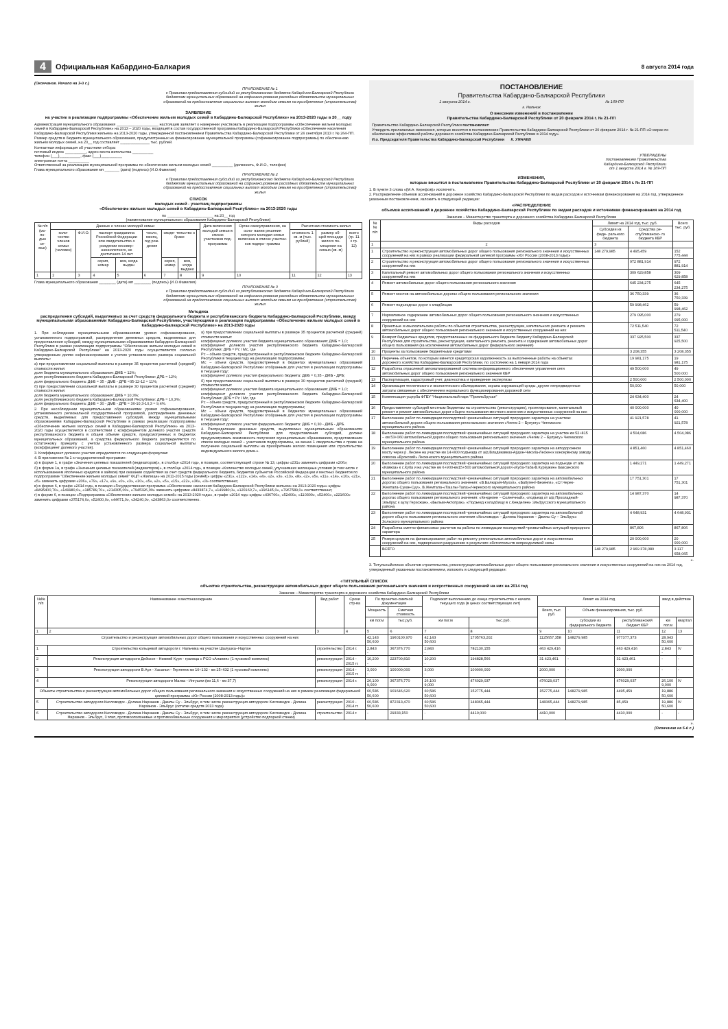4 Официальная Кабардино-Балкария 8 августа 2014 года
(Окончание. Начало на 3-й с.)
ПРИЛОЖЕНИЕ № 1
к Правилам предоставления субсидий из республиканского бюджета Кабардино-Балкарской Республики бюджетам муниципальных образований на софинансирование расходных обязательств муниципальных образований на предоставление социальных выплат молодым семьям на приобретение (строительство) жилья
ЗАЯВЛЕНИЕ
на участие в реализации подпрограммы «Обеспечение жильем молодых семей в Кабардино-Балкарской Республике» на 2013-2020 годы в 20__ году
Администрация муниципального образования ____________________ настоящим заявляет о намерении участвовать в реализации подпрограммы «Обеспечение жильем молодых семей в Кабардино-Балкарской Республике» на 2013 – 2020 годы, входящей в состав государственной программы Кабардино-Балкарской Республики «Обеспечение населения Кабардино-Балкарской Республики жильем» на 2013-2020 годы, утвержденной постановлением Правительства Кабардино-Балкарской Республики от 24 сентября 2013 г. № 264-ПП.
Размер средств в бюджете муниципального образования, предусмотренных на финансирование муниципальной программы (софинансирование подпрограммы) по обеспечению жильем молодых семей, на 20__ год составляет ______________ тыс. рублей.
Контактная информация об участнике отбора:
почтовый индекс __________, адрес места жительства __________
телефон (___)__________, факс (___)__________
электронная почта __________
Ответственный за реализацию муниципальной программы по обеспечению жильем молодых семей __________ (должность, Ф.И.О., телефон)
Глава муниципального образования мп _______ (дата) (подпись) (И.О.Фамилия)
ПРИЛОЖЕНИЕ № 2
к Правилам предоставления субсидий из республиканского бюджета Кабардино-Балкарской Республики бюджетам муниципальных образований на софинансирование расходных обязательств муниципальных образований на предоставление социальных выплат молодым семьям на приобретение (строительство) жилья
СПИСОК
молодых семей - участниц подпрограммы
«Обеспечение жильем молодых семей в Кабардино-Балкарской Республике» на 2013-2020 годы
по ______________________ на 20__ год
(наименование муниципального образования Кабардино-Балкарской Республики)
| № п/п (мо- ло- дые се- мьи) | Данные о членах молодой семьи | | | | | | | | Дата включения молодой семьи в список участников под- программы | Орган самоуправления, на осно- вании решения которого молодая семья включена в список участни- ков подпро- граммы | Расчетная стоимость жилья | | |
| --- | --- | --- | --- | --- | --- | --- | --- | --- | --- | --- | --- | --- | --- |
| | коли- чество членов семьи (человек) | Ф.И.О. | паспорт гражданина Российской Федерации или свидетельство о рождении несовер- шеннолетнего, не достигшего 14 лет | | число, месяц, год рож- дения | свиде- тельство о браке | | | | | стоимость 1 кв. м (тыс. рублей) | размер об- щей площади жилого по- мещения на семью (кв. м) | всего (гр. 11 х гр. 12) |
| | | | серия, номер | кем, когда выдан | | серия, номер | кем, когда выдано | | | | | | |
| 1 | 2 | 3 | 4 | 5 | 6 | 7 | 8 | | 9 | 10 | 11 | 12 | 13 |
Глава муниципального образования ________ (дата) мп ________ (подпись) (И.О.Фамилия)
ПРИЛОЖЕНИЕ № 3
к Правилам предоставления субсидий из республиканского бюджета Кабардино-Балкарской Республики бюджетам муниципальных образований на софинансирование расходных обязательств муниципальных образований на предоставление социальных выплат молодым семьям на приобретение (строительство) жилья
Методика
распределения субсидий, выделяемых за счет средств федерального бюджета и республиканского бюджета Кабардино-Балкарской Республики, между муниципальными образованиями Кабардино-Балкарской Республики, участвующими в реализации подпрограммы «Обеспечение жильем молодых семей в Кабардино-Балкарской Республике» на 2013-2020 годы
1. При соблюдении муниципальными образованиями уровня софинансирования, установленного подпрограммой, распределение денежных средств, выделяемых для предоставления субсидий, между муниципальными образованиями Кабардино-Балкарской Республики в рамках реализации подпрограммы "Обеспечение жильем молодых семей в Кабардино-Балкарской Республике" на 2013-2020 годы осуществляется согласно утвержденным долям софинансирования с учетом установленного размера социальной выплаты:
а) при предоставлении социальной выплаты в размере 35 процентов расчетной (средней) стоимости жилья:
доля бюджета муниципального образования: ДМБ = 12%;
доля республиканского бюджета Кабардино-Балкарской Республики: ДРБ = 12%;
доля федерального бюджета: ДФБ = 35 - ДМБ - ДРБ =35-12-12 = 11%;
б) при предоставлении социальной выплаты в размере 30 процентов расчетной (средней) стоимости жилья:
доля бюджета муниципального образования: ДМБ = 10,3%;
доля республиканского бюджета Кабардино-Балкарской Республики: ДРБ = 10,3%;
доля федерального бюджета: ДФБ = 30 - ДМБ - ДРБ = 30-10,3-10,3 = 9,4%.
2. При несоблюдении муниципальными образованиями уровня софинансирования, установленного региональной государственной программой, распределение денежных средств, выделяемых для предоставления субсидий, между муниципальными образованиями Кабардино-Балкарской Республики в рамках реализации подпрограммы «Обеспечение жильем молодых семей в Кабардино-Балкарской Республике» на 2013-2020 годы осуществляется в соответствии с коэффициентом долевого участия средств республиканского бюджета в общем объеме средств, предусмотренных в бюджетах муниципальных образований, а средства федерального бюджета распределяются по остаточному принципу с учетом установленного размера социальной выплаты (коэффициент долевого участия).
3. Коэффициент долевого участия определяется по следующим формулам:
а) при предоставлении социальной выплаты в размере 35 процентов расчетной (средней) стоимости жилья:
коэффициент долевого участия бюджета муниципального образования: ДМБ = 1,0;
коэффициент долевого участия республиканского бюджета Кабардино-Балкарской Республики: ДРБ = Рс / Мс, где
Рс – объем средств, предусмотренный в республиканском бюджете Кабардино-Балкарской Республики в текущем году на реализацию подпрограммы;
Мс – объем средств, предусмотренный в бюджетах муниципальных образований Кабардино-Балкарской Республики отобранным для участия в реализации подпрограммы в текущем году;
коэффициент долевого участия федерального бюджета: ДФБ = 0,35 - ДМБ - ДРБ;
б) при предоставлении социальной выплаты в размере 30 процентов расчетной (средней) стоимости жилья:
коэффициент долевого участия бюджета муниципального образования: ДМБ = 1,0;
коэффициент долевого участия республиканского бюджета Кабардино-Балкарской Республики: ДРБ = Рс / Мс, где
Рс – объем средств, предусмотренный в республиканском бюджете Кабардино-Балкарской Республики в текущем году на реализацию подпрограммы;
Мс – объем средств, предусмотренный в бюджетах муниципальных образований Кабардино-Балкарской Республики отобранным для участия в реализации подпрограммы в текущем году;
коэффициент долевого участия федерального бюджета: ДФБ = 0,30 - ДМБ - ДРБ.
4. Распределение денежных средств, выделяемых муниципальным образованиям Кабардино-Балкарской Республики для предоставления субсидий, должно предусматривать возможность получения муниципальным образованием, представившим список молодых семей – участников подпрограммы, не менее 1 свидетельства о праве на получение социальной выплаты на приобретение жилого помещения или строительство индивидуального жилого дома.».
4. В приложении № 1 к государственной программе:
а) в форме 1, в графе «Значения целевых показателей (индикаторов)», в столбце «2014 год», в позиции, соответствующей строке № 13, цифры «231» заменить цифрами «206»;
б) в форме 1а, в графе «Значения целевых показателей (индикаторов)», в столбце «2014 год», в позиции «Количество молодых семей, улучшивших жилищные условия (в том числе с использованием ипотечных кредитов и займов) при оказании содействия за счет средств федерального бюджета, бюджетов субъектов Российской Федерации и местных бюджетов по подпрограмме "Обеспечение жильем молодых семей" ФЦП «Жилище» на 2011-2015 годы (семей)» цифры «231», «122», «14», «4», «2», «3», «13», «8», «2», «5», «11», «14», «10», «21», «5» заменить цифрами «206», «79», «17», «9», «0», «3», «10», «5», «2», «5», «15», «22», «36», «3» соответственно;
в) в форме 6, в графе «2014 год», в позиции «Государственная программа «Обеспечение населения Кабардино-Балкарской Республики жильем» на 2013-2020 годы» цифры «8495400,70», «149980,0», «185789,70», «214305,00», «7945326,00» заменить цифрами «8433874,7», «149980,0», «120160,7», «196145,0», «7967589,0» соответственно;
г) в форме 6, в позиции «Подпрограмма «Обеспечение жильем молодых семей» на 2013-2020 годы», в графе «2014 год» цифры «436700», «52400», «110300», «52400», «221600» заменить цифрами «375174,0», «52400,0», «44671,0», «34240,0», «243863,0» соответственно.
ПОСТАНОВЛЕНИЕ
Правительства Кабардино-Балкарской Республики
1 августа 2014 г. № 169-ПП
г. Нальчик
О внесении изменений в постановление
Правительства Кабардино-Балкарской Республики от 20 февраля 2014 г. № 21-ПП
Правительство Кабардино-Балкарской Республики постановляет:
Утвердить прилагаемые изменения, которые вносятся в постановление Правительства Кабардино-Балкарской Республики от 20 февраля 2014 г. № 21-ПП «О мерах по обеспечению эффективной работы дорожного хозяйства Кабардино-Балкарской Республики в 2014 году».
И.о. Председателя Правительства Кабардино-Балкарской Республики К. УЯНАЕВ
УТВЕРЖДЕНЫ
постановлением Правительства
Кабардино-Балкарской Республики
от 1 августа 2014 г. № 169-ПП
ИЗМЕНЕНИЯ,
которые вносятся в постановление Правительства Кабардино-Балкарской Республики от 20 февраля 2014 г. № 21-ПП
1. В пункте 3 слова «(М.А. Керефов)» исключить.
2. Распределение объемов ассигнований в дорожное хозяйство Кабардино-Балкарской Республики по видам расходов и источникам финансирования на 2014 год, утвержденное указанным постановлением, изложить в следующей редакции:
«РАСПРЕДЕЛЕНИЕ
объемов ассигнований в дорожное хозяйство Кабардино-Балкарской Республики по видам расходов и источникам финансирования на 2014 год
Заказчик – Министерство транспорта и дорожного хозяйства Кабардино-Балкарской Республики
| № № п/п | Виды расходов | Лимит на 2014 год, тыс. руб. | | Всего тыс. руб. |
| --- | --- | --- | --- | --- |
| | | Субсидии из феде- рального бюджета | Средства ре- спубликанско- го бюджета КБР | |
| 1 | 2 | 3 | | |
| 1 | Строительство и реконструкция автомобильных дорог общего пользования регионального значения и искусственных сооружений на них в рамках реализации федеральной целевой программы «Юг России (2008-2013 годы)» | 148 279,985 | 4 495,459 | 152 775,444 |
| 2 | Строительство и реконструкция автомобильных дорог общего пользования регионального значения и искусственных сооружений на них | | 972 881,914 | 972 881,914 |
| 3 | Капитальный ремонт автомобильных дорог общего пользования регионального значения и искусственных сооружений на них | | 309 629,858 | 309 629,858 |
| 4 | Ремонт автомобильных дорог общего пользования регионального значения | | 645 234,275 | 645 234,275 |
| 5 | Ремонт мостов на автомобильных дорогах общего пользования регионального значения | | 36 750,339 | 36 750,339 |
| 6 | Ремонт подъездных дорог к кладбищам | | 59 998,462 | 59 998,462 |
| 7 | Нормативное содержание автомобильных дорог общего пользования регионального значения и искусственных сооружений на них | | 279 095,000 | 279 095,000 |
| 8 | Проектные и изыскательские работы по объектам строительства, реконструкции, капитального ремонта и ремонта автомобильных дорог общего пользования регионального значения и искусственных сооружений на них | | 72 511,540 | 72 511,540 |
| 9 | Возврат бюджетных кредитов, предоставленных из федерального бюджета бюджету Кабардино-Балкарской Республики для строительства, реконструкции, капитального ремонта, ремонта и содержания автомобильных дорог общего пользования (за исключением автомобильных дорог федерального значения) | | 337 925,500 | 337 925,500 |
| 10 | Проценты за пользование бюджетными кредитами | | 3 208,355 | 3 208,355 |
| 11 | Перечень объектов, по которым имеется кредиторская задолженность за выполненные работы на объектах дорожного хозяйства Кабардино-Балкарской Республики, по состоянию на 1 января 2014 года | | 19 981,175 | 19 981,175 |
| 12 | Разработка отраслевой автоматизированной системы информационного обеспечения управления сети автомобильных дорог общего пользования регионального значения КБР | | 49 500,000 | 49 500,000 |
| 13 | Паспортизация, кадастровый учет, диагностика и проведение экспертизы | | 2 500,000 | 2 500,000 |
| 14 | Организация технического и экологического обследования, охрана окружающей среды, другие непредвиденные затраты связанные с обеспечением нормального функционирования дорожной сети | | 50,000 | 50,000 |
| 15 | Компенсация ущерба ФГБУ "Национальный парк "Приэльбрусье" | | 24 634,400 | 24 634,400 |
| 16 | Предоставление субсидий местным бюджетам на строительство (реконструкцию), проектирование, капитальный ремонт и ремонт автомобильных дорог общего пользования местного значения и искусственных сооружений на них | | 40 000,000 | 40 000,000 |
| 17 | Выполнение работ по ликвидации последствий чрезвычайных ситуаций природного характера на участках автомобильной дороги общего пользования регионального значения «Чегем 2 – Булунгу» Чегемского муниципального района | | 41 921,578 | 41 921,578 |
| 18 | Выполнение работ по ликвидации последствий чрезвычайных ситуаций природного характера на участке км 52+815 – км 53+060 автомобильной дороги общего пользования регионального значения «Чегем 2 – Булунгу» Чегемского муниципального района | | 4 504,086 | 4 504,086 |
| 19 | Выполнение работ по ликвидации последствий чрезвычайных ситуаций природного характера на автодорожном мосту через р. Лескен на участке км 14+800 подъезда от а/д Владикавказ-Ардон-Чикола-Лескен к консервному заводу совхоза «Ерокский» Лескенского муниципального района | | 4 851,460 | 4 851,460 |
| 20 | Выполнение работ по ликвидации последствий чрезвычайных ситуаций природного характера на подъезде от а/м «Кавказ» к с.Куба и на участке км 6+900-км15+500 автомобильной дороги «Куба-Таба-В.Куркужин» Баксанского муниципального района | | 1 449,271 | 1 449,271 |
| 21 | Выполнение работ по ликвидации последствий чрезвычайных ситуаций природного характера на автомобильных дорогах общего пользования регионального значения: «В.Балкария-Мухол», «Бабугент-Безенги», «Ст.Черек-Жемтала-Сукан-Суу», В.Жемтала-«Ташлы-Тала»«Черекского муниципального района | | 17 751,301 | 17 751,301 |
| 22 | Выполнение работ по ликвидации последствий чрезвычайных ситуаций природного характера на автомобильных дорогах общего пользования регионального значения: «Кенделен – Солнечный», «подъезд от а/д Прохладный-Эльбрус к аулу Герхожан», «Былым-Актопрак», «Подъезд к кладбищу в с.Кенделен» Эльбрусского муниципального района | | 14 987,370 | 14 987,370 |
| 23 | Выполнение работ по ликвидации последствий чрезвычайных ситуаций природного характера на автомобильной дороге общего пользования регионального значения «Кисловодск – Долина Нарзанов – Джилы Су – Эльбрус» Зольского муниципального района | | 4 648,931 | 4 648,931 |
| 24 | Разработка сметно-финансовых расчетов на работы по ликвидации последствий чрезвычайных ситуаций природного характера | | 867,806 | 867,806 |
| 25 | Резерв средств на финансирование работ по ремонту региональных автомобильных дорог и искусственных сооружений на них, подвергшихся разрушению в результате обстоятельств непреодолимой силы | | 20 000,000 | 20 000,000 |
| | ВСЕГО | 148 279,985 | 2 969 378,080 | 3 117 658,065 |
».
3. Титульныйсписок объектов строительства, реконструкции автомобильных дорог общего пользования регионального значения и искусственных сооружений на них на 2014 год, утвержденный указанным постановлением, изложить в следующей редакции:
«ТИТУЛЬНЫЙ СПИСОК
объектов строительства, реконструкции автомобильных дорог общего пользования регионального значения и искусственных сооружений на них на 2014 год
Заказчик – Министерство транспорта и дорожного хозяйства Кабардино-Балкарской Республики
| №№ п/п | Наименование и местонахождение | Вид работ | Сроки стр-ва | По проектно-сметной документации | | Подлежит выполнению до конца строительства с начала текущего года (в ценах соответствующих лет) | | Лимит на 2014 год | | | ввод в действие | |
| --- | --- | --- | --- | --- | --- | --- | --- | --- | --- | --- | --- | --- |
| | | | | Мощность | Сметная стоимость | | | Всего, тыс. руб. | Объем финансирования, тыс. руб. | | | |
| | | | | км пог.м | тыс.руб. | км пог.м | тыс.руб. | | субсидии из федерального бюджета | республиканский бюджет КБР | км пог.м | квартал |
| 1 | 2 | 3 | 4 | 5 | 6 | 7 | 8 | 9 | 10 | 11 | 12 | 13 |
| Строительство и реконструкция автомобильных дорог общего пользования и искусственных сооружений на них | | | | 42,143 50,600 | 1960100,970 | 42,143 50,600 | 1705763,202 | 1125657,358 | 148279,985 | 977377,373 | 28,943 50,600 | |
| 1 | Строительство кольцевой автодороги г. Нальчика на участке Шалушка–Нартан | строительство | 2014 г. | 2,843 - | 367376,770 | 2,843 - | 782130,155 | 463 429,416 | | 463 429,416 | 2,843 - | IV |
| 2 | Реконструкция автодороги Дейское - Нижний Курп - граница с РСО «Алания» (1 пусковой комплекс) | реконструкция | 2014 - 2015 гг. | 10,200 - | 223700,810 | 10,200 - | 194828,566 | 31 423,461 | - | 31 423,461 | - | - |
| 3 | Реконструкция автодороги В.Аул - Хасанья - Герпегеж км 10+132 - км 15+632 (1 пусковой комплекс) | реконструкция | 2014 - 2015 гг. | 3,000 - | 100000,000 | 3,000 - | 100000,000 | 2000,000 | - | 2000,000 | - | - |
| 4 | Реконструкция автодороги Малка - Ингушли (км 11,6 - км 37,7) | реконструкция | 2014 г. | 26,100 9,000 | 367376,770 | 26,100 9,000 | 476029,037 | 476029,037 | | 476029,037 | 26,100 9,000 | IV |
| Объекты строительства и реконструкции автомобильных дорог общего пользования регионального значения и искусственных сооружений на них в рамках реализации федеральной целевой программы «Юг России (2008-2013 годы)» | | | | 60,586 50,600 | 901646,620 | 60,586 50,600 | 152775,444 | 152775,444 | 148279,985 | 4495,459 | 19,886 50,600 | |
| 5 | Строительство автодороги Кисловодск - Долина Нарзанов - Джилы Су - Эльбрус, в том числе реконструкция автодороги Кисловодск - Долина Нарзанов - Эльбрус (остатки средств 2013 года) | реконструкция | 2010 - 2014 гг. | 60,586 50,600 | 872313,470 | 60,586 50,600 | 148365,444 | 148365,444 | 148279,985 | 85,459 | 19,886 50,600 | IV |
| 6 | Строительство автодороги Кисловодск - Долина Нарзанов - Джилы Су - Эльбрус, в том числе реконструкция автодороги Кисловодск - Долина Нарзанов - Эльбрус, 3 этап, противооползневые и противообвальные сооружения и мероприятия (устройство подпорной стенки) | строительство | 2014 г. | - | 29333,150 | - | 4410,000 | 4410,000 | | 4410,000 | - | - |
».
(Окончание на 5-й с.)